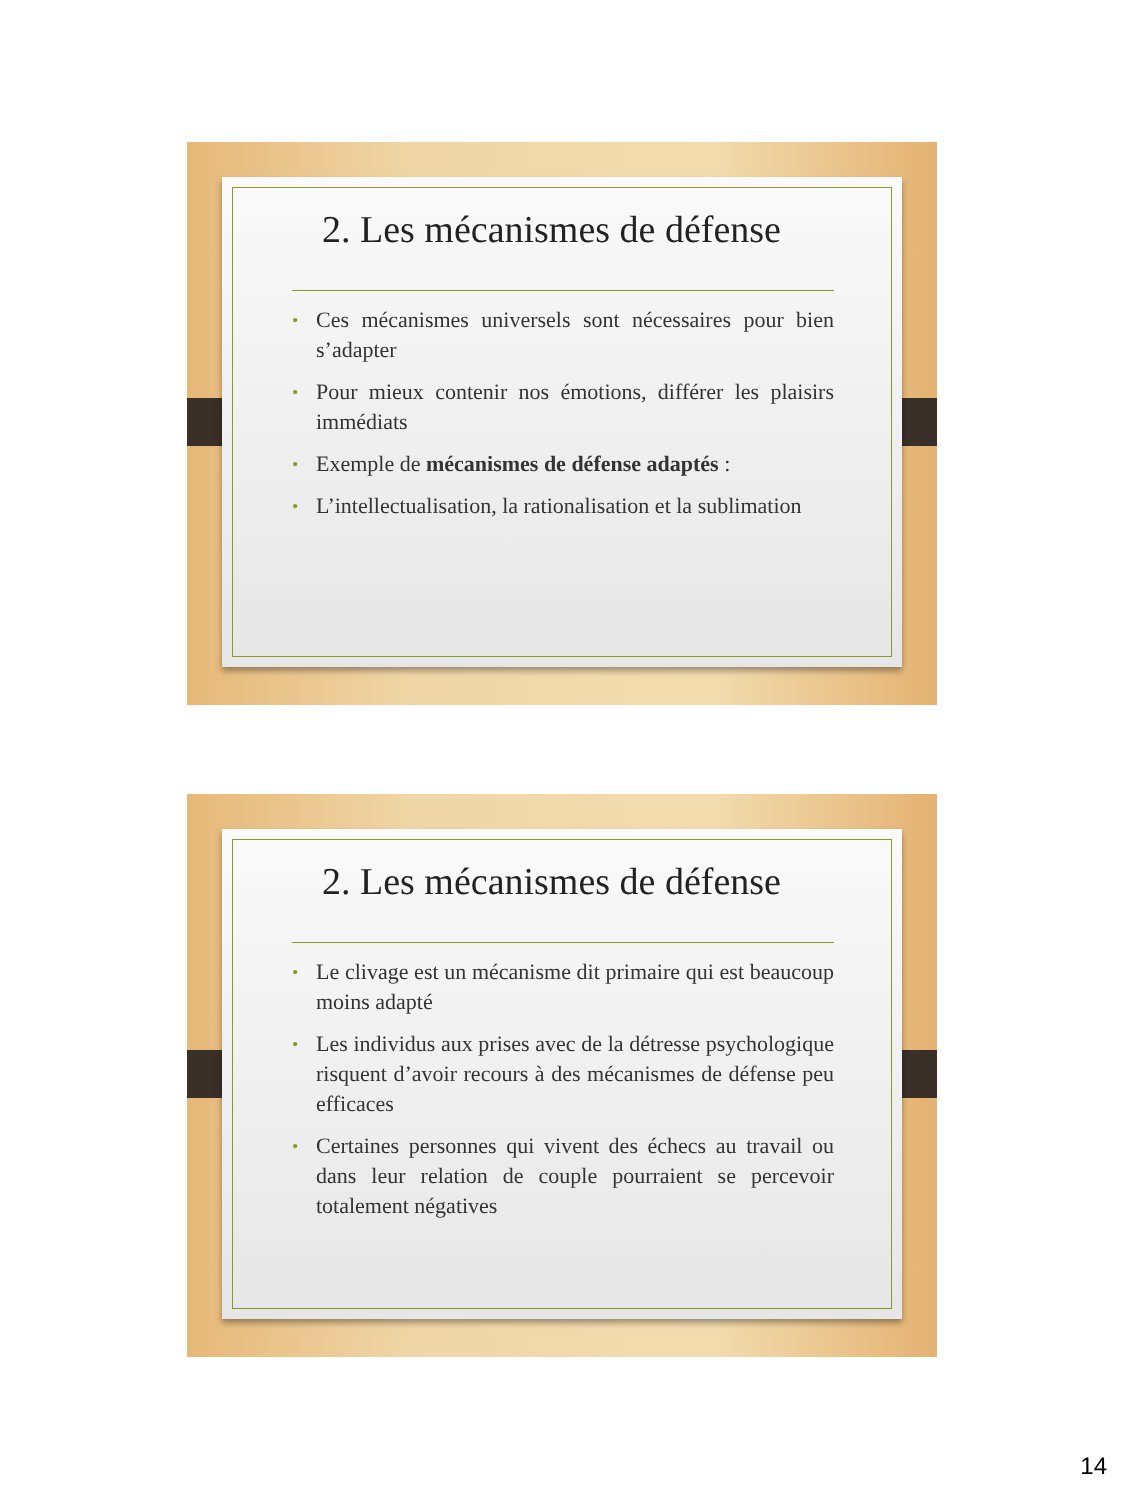2. Les mécanismes de défense
• Ces mécanismes universels sont nécessaires pour bien s’adapter
• Pour mieux contenir nos émotions, différer les plaisirs immédiats
• Exemple de mécanismes de défense adaptés :
• L’intellectualisation, la rationalisation et la sublimation
2. Les mécanismes de défense
• Le clivage est un mécanisme dit primaire qui est beaucoup moins adapté
• Les individus aux prises avec de la détresse psychologique risquent d’avoir recours à des mécanismes de défense peu efficaces
• Certaines personnes qui vivent des échecs au travail ou dans leur relation de couple pourraient se percevoir totalement négatives
14